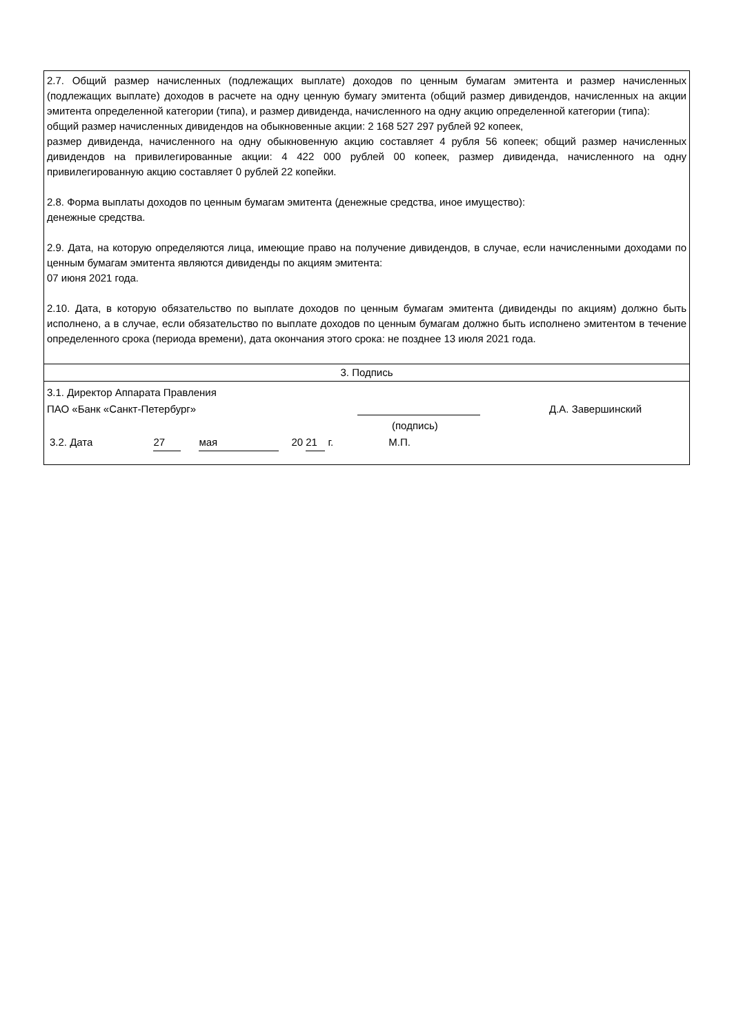2.7. Общий размер начисленных (подлежащих выплате) доходов по ценным бумагам эмитента и размер начисленных (подлежащих выплате) доходов в расчете на одну ценную бумагу эмитента (общий размер дивидендов, начисленных на акции эмитента определенной категории (типа), и размер дивиденда, начисленного на одну акцию определенной категории (типа):
общий размер начисленных дивидендов на обыкновенные акции: 2 168 527 297 рублей 92 копеек,
размер дивиденда, начисленного на одну обыкновенную акцию составляет 4 рубля 56 копеек; общий размер начисленных дивидендов на привилегированные акции: 4 422 000 рублей 00 копеек, размер дивиденда, начисленного на одну привилегированную акцию составляет 0 рублей 22 копейки.
2.8. Форма выплаты доходов по ценным бумагам эмитента (денежные средства, иное имущество):
денежные средства.
2.9. Дата, на которую определяются лица, имеющие право на получение дивидендов, в случае, если начисленными доходами по ценным бумагам эмитента являются дивиденды по акциям эмитента:
07 июня 2021 года.
2.10. Дата, в которую обязательство по выплате доходов по ценным бумагам эмитента (дивиденды по акциям) должно быть исполнено, а в случае, если обязательство по выплате доходов по ценным бумагам должно быть исполнено эмитентом в течение определенного срока (периода времени), дата окончания этого срока: не позднее 13 июля 2021 года.
3. Подпись
3.1. Директор Аппарата Правления
ПАО «Банк «Санкт-Петербург» Д.А. Завершинский
(подпись)
3.2. Дата 27 мая 20 21 г. М.П.